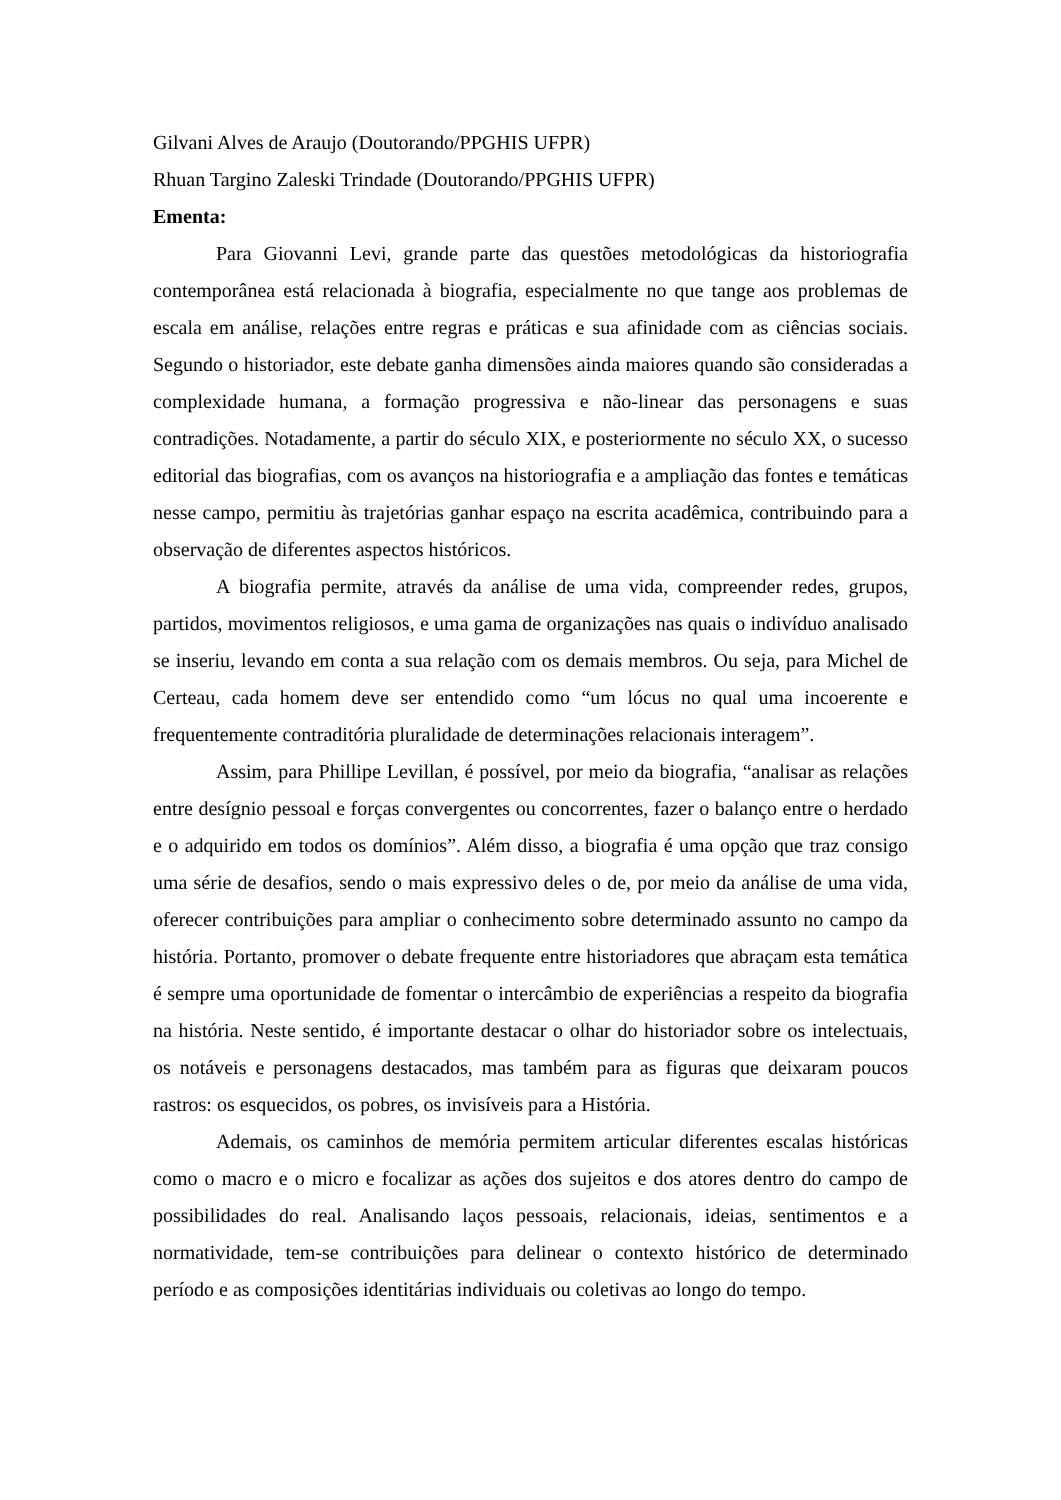Gilvani Alves de Araujo (Doutorando/PPGHIS UFPR)
Rhuan Targino Zaleski Trindade (Doutorando/PPGHIS UFPR)
Ementa:
Para Giovanni Levi, grande parte das questões metodológicas da historiografia contemporânea está relacionada à biografia, especialmente no que tange aos problemas de escala em análise, relações entre regras e práticas e sua afinidade com as ciências sociais. Segundo o historiador, este debate ganha dimensões ainda maiores quando são consideradas a complexidade humana, a formação progressiva e não-linear das personagens e suas contradições. Notadamente, a partir do século XIX, e posteriormente no século XX, o sucesso editorial das biografias, com os avanços na historiografia e a ampliação das fontes e temáticas nesse campo, permitiu às trajetórias ganhar espaço na escrita acadêmica, contribuindo para a observação de diferentes aspectos históricos.
A biografia permite, através da análise de uma vida, compreender redes, grupos, partidos, movimentos religiosos, e uma gama de organizações nas quais o indivíduo analisado se inseriu, levando em conta a sua relação com os demais membros. Ou seja, para Michel de Certeau, cada homem deve ser entendido como “um lócus no qual uma incoerente e frequentemente contraditória pluralidade de determinações relacionais interagem”.
Assim, para Phillipe Levillan, é possível, por meio da biografia, “analisar as relações entre desígnio pessoal e forças convergentes ou concorrentes, fazer o balanço entre o herdado e o adquirido em todos os domínios”. Além disso, a biografia é uma opção que traz consigo uma série de desafios, sendo o mais expressivo deles o de, por meio da análise de uma vida, oferecer contribuições para ampliar o conhecimento sobre determinado assunto no campo da história. Portanto, promover o debate frequente entre historiadores que abraçam esta temática é sempre uma oportunidade de fomentar o intercâmbio de experiências a respeito da biografia na história. Neste sentido, é importante destacar o olhar do historiador sobre os intelectuais, os notáveis e personagens destacados, mas também para as figuras que deixaram poucos rastros: os esquecidos, os pobres, os invisíveis para a História.
Ademais, os caminhos de memória permitem articular diferentes escalas históricas como o macro e o micro e focalizar as ações dos sujeitos e dos atores dentro do campo de possibilidades do real. Analisando laços pessoais, relacionais, ideias, sentimentos e a normatividade, tem-se contribuições para delinear o contexto histórico de determinado período e as composições identitárias individuais ou coletivas ao longo do tempo.